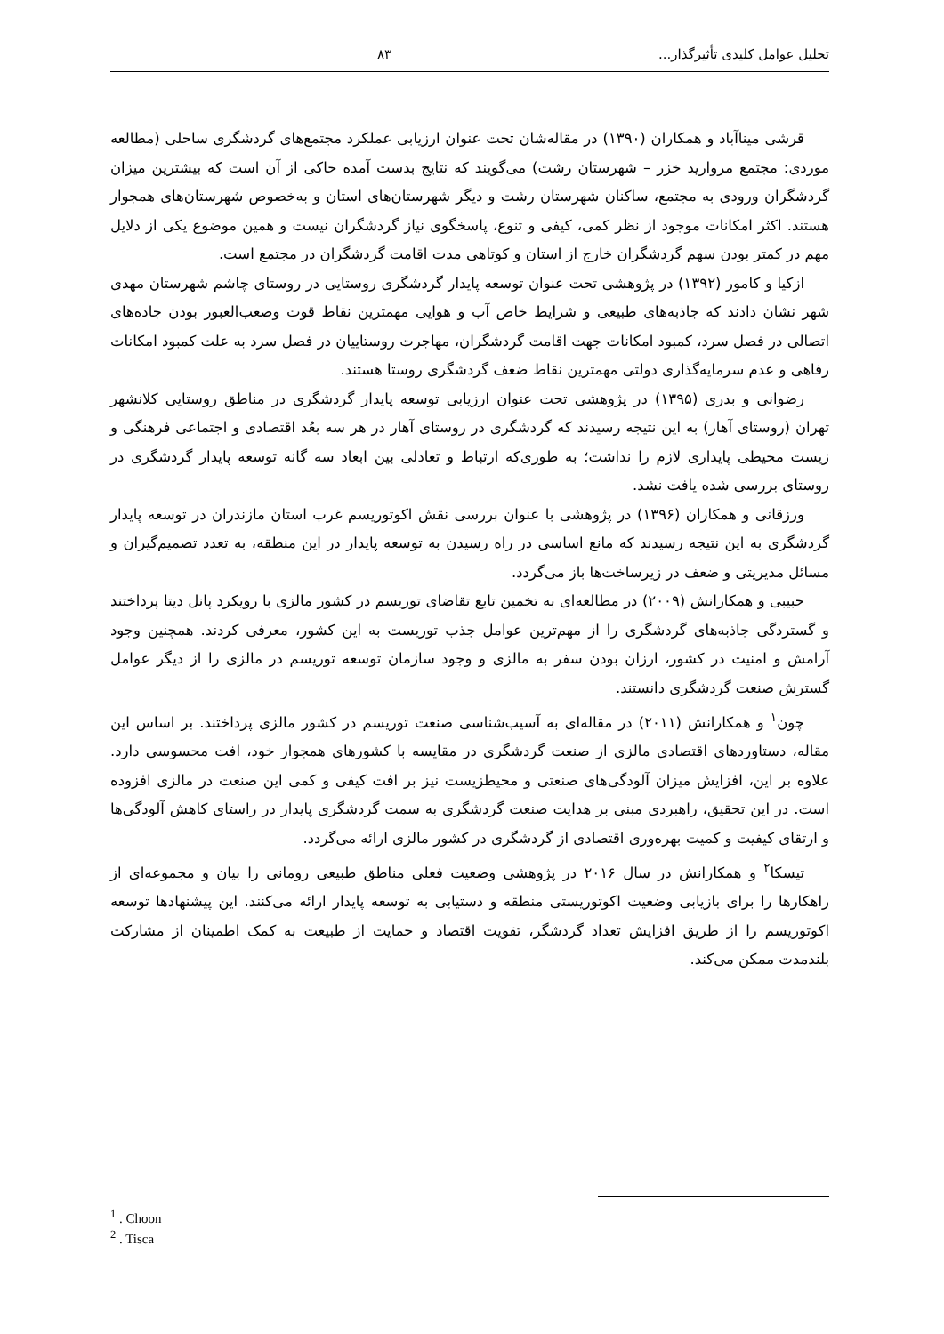تحلیل عوامل کلیدی تأثیرگذار... ۸۳
قرشی میناآباد و همکاران (۱۳۹۰) در مقاله‌شان تحت عنوان ارزیابی عملکرد مجتمع‌های گردشگری ساحلی (مطالعه موردی: مجتمع مروارید خزر – شهرستان رشت) می‌گویند که نتایج بدست آمده حاکی از آن است که بیشترین میزان گردشگران ورودی به مجتمع، ساکنان شهرستان رشت و دیگر شهرستان‌های استان و به‌خصوص شهرستان‌های همجوار هستند. اکثر امکانات موجود از نظر کمی، کیفی و تنوع، پاسخگوی نیاز گردشگران نیست و همین موضوع یکی از دلایل مهم در کمتر بودن سهم گردشگران خارج از استان و کوتاهی مدت اقامت گردشگران در مجتمع است.
ازکیا و کامور (۱۳۹۲) در پژوهشی تحت عنوان توسعه پایدار گردشگری روستایی در روستای چاشم شهرستان مهدی شهر نشان دادند که جاذبه‌های طبیعی و شرایط خاص آب و هوایی مهمترین نقاط قوت وصعب‌العبور بودن جاده‌های اتصالی در فصل سرد، کمبود امکانات جهت اقامت گردشگران، مهاجرت روستاییان در فصل سرد به علت کمبود امکانات رفاهی و عدم سرمایه‌گذاری دولتی مهمترین نقاط ضعف گردشگری روستا هستند.
رضوانی و بدری (۱۳۹۵) در پژوهشی تحت عنوان ارزیابی توسعه پایدار گردشگری در مناطق روستایی کلانشهر تهران (روستای آهار) به این نتیجه رسیدند که گردشگری در روستای آهار در هر سه بعُد اقتصادی و اجتماعی فرهنگی و زیست محیطی پایداری لازم را نداشت؛ به طوری‌که ارتباط و تعادلی بین ابعاد سه گانه توسعه پایدار گردشگری در روستای بررسی شده یافت نشد.
ورزقانی و همکاران (۱۳۹۶) در پژوهشی با عنوان بررسی نقش اکوتوریسم غرب استان مازندران در توسعه پایدار گردشگری به این نتیجه رسیدند که مانع اساسی در راه رسیدن به توسعه پایدار در این منطقه، به تعدد تصمیم‌گیران و مسائل مدیریتی و ضعف در زیرساخت‌ها باز می‌گردد.
حبیبی و همکارانش (۲۰۰۹) در مطالعه‌ای به تخمین تابع تقاضای توریسم در کشور مالزی با رویکرد پانل دیتا پرداختند و گستردگی جاذبه‌های گردشگری را از مهم‌ترین عوامل جذب توریست به این کشور، معرفی کردند. همچنین وجود آرامش و امنیت در کشور، ارزان بودن سفر به مالزی و وجود سازمان توسعه توریسم در مالزی را از دیگر عوامل گسترش صنعت گردشگری دانستند.
چون<sup>۱</sup> و همکارانش (۲۰۱۱) در مقاله‌ای به آسیب‌شناسی صنعت توریسم در کشور مالزی پرداختند. بر اساس این مقاله، دستاوردهای اقتصادی مالزی از صنعت گردشگری در مقایسه با کشورهای همجوار خود، افت محسوسی دارد. علاوه بر این، افزایش میزان آلودگی‌های صنعتی و محیطزیست نیز بر افت کیفی و کمی این صنعت در مالزی افزوده است. در این تحقیق، راهبردی مبنی بر هدایت صنعت گردشگری به سمت گردشگری پایدار در راستای کاهش آلودگی‌ها و ارتقای کیفیت و کمیت بهره‌وری اقتصادی از گردشگری در کشور مالزی ارائه می‌گردد.
تیسکا<sup>۲</sup> و همکارانش در سال ۲۰۱۶ در پژوهشی وضعیت فعلی مناطق طبیعی رومانی را بیان و مجموعه‌ای از راهکارها را برای بازیابی وضعیت اکوتوریستی منطقه و دستیابی به توسعه پایدار ارائه می‌کنند. این پیشنهادها توسعه اکوتوریسم را از طریق افزایش تعداد گردشگر، تقویت اقتصاد و حمایت از طبیعت به کمک اطمینان از مشارکت بلندمدت ممکن می‌کند.
<sup>1</sup> . Choon
<sup>2</sup> . Tisca